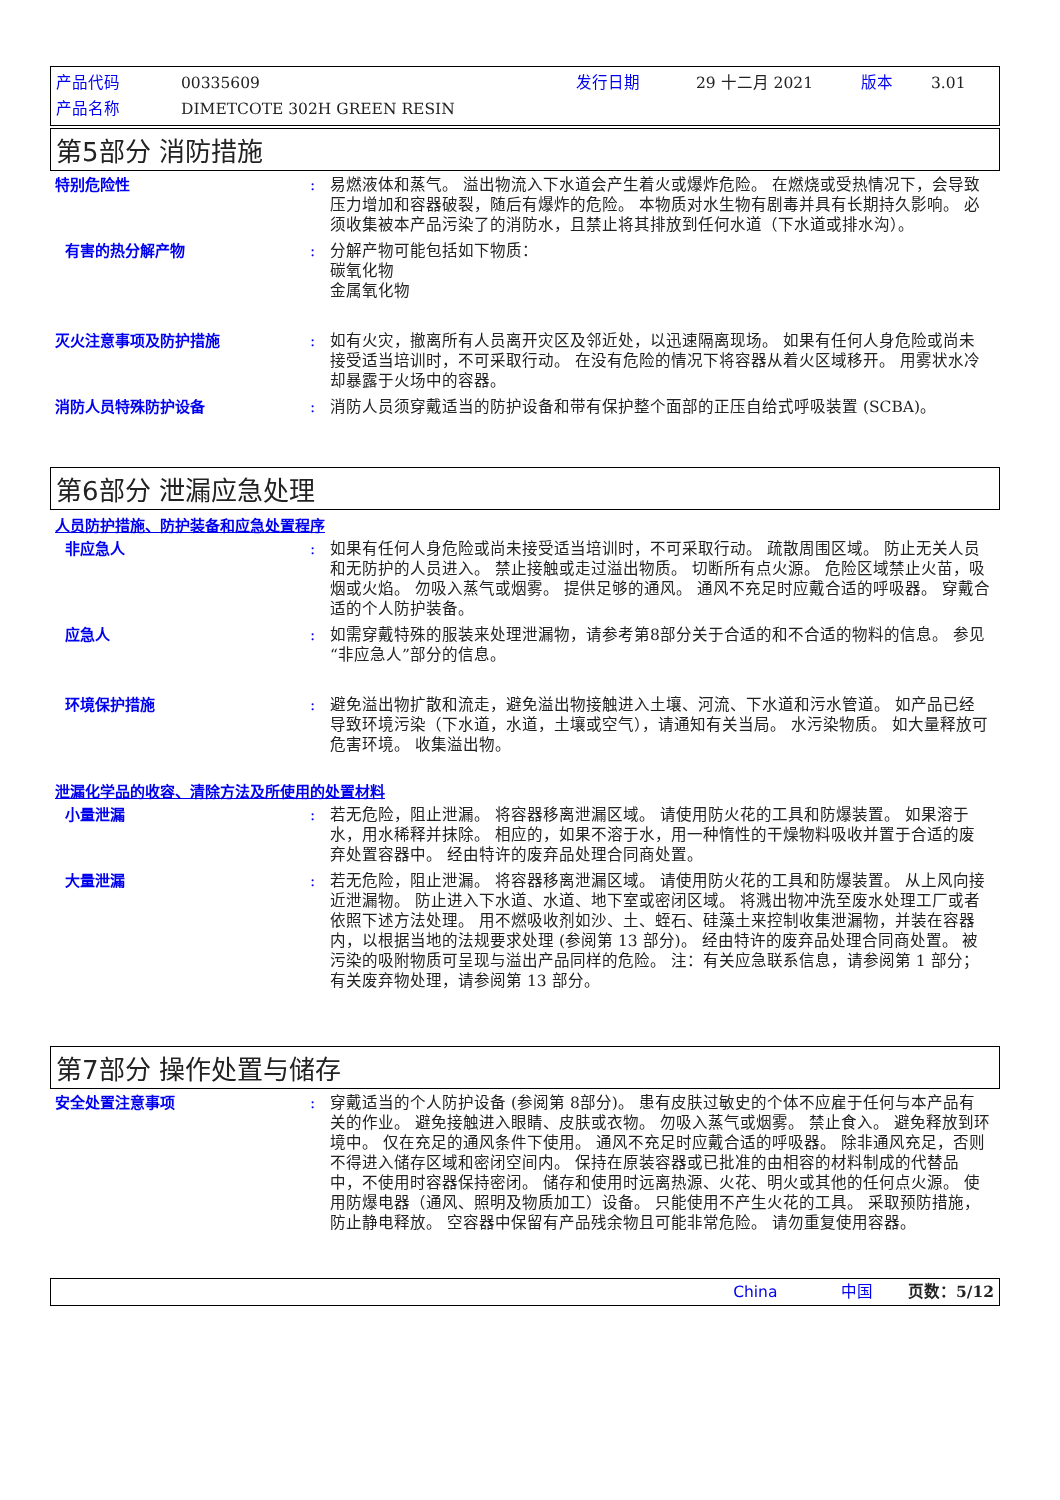产品代码 00335609 发行日期 29 十二月 2021 版本 3.01
产品名称 DIMETCOTE 302H GREEN RESIN
第5部分 消防措施
特别危险性 : 易燃液体和蒸气。 溢出物流入下水道会产生着火或爆炸危险。 在燃烧或受热情况下，会导致压力增加和容器破裂，随后有爆炸的危险。 本物质对水生物有剧毒并具有长期持久影响。 必须收集被本产品污染了的消防水，且禁止将其排放到任何水道（下水道或排水沟）。
有害的热分解产物 : 分解产物可能包括如下物质：
碳氧化物
金属氧化物
灭火注意事项及防护措施 : 如有火灾，撤离所有人员离开灾区及邻近处，以迅速隔离现场。 如果有任何人身危险或尚未接受适当培训时，不可采取行动。 在没有危险的情况下将容器从着火区域移开。 用雾状水冷却暴露于火场中的容器。
消防人员特殊防护设备 : 消防人员须穿戴适当的防护设备和带有保护整个面部的正压自给式呼吸装置 (SCBA)。
第6部分 泄漏应急处理
人员防护措施、防护装备和应急处置程序
非应急人 : 如果有任何人身危险或尚未接受适当培训时，不可采取行动。 疏散周围区域。 防止无关人员和无防护的人员进入。 禁止接触或走过溢出物质。 切断所有点火源。 危险区域禁止火苗，吸烟或火焰。 勿吸入蒸气或烟雾。 提供足够的通风。 通风不充足时应戴合适的呼吸器。 穿戴合适的个人防护装备。
应急人 : 如需穿戴特殊的服装来处理泄漏物，请参考第8部分关于合适的和不合适的物料的信息。 参见“非应急人”部分的信息。
环境保护措施 : 避免溢出物扩散和流走，避免溢出物接触进入土壤、河流、下水道和污水管道。 如产品已经导致环境污染（下水道，水道，土壤或空气），请通知有关当局。 水污染物质。 如大量释放可危害环境。 收集溢出物。
泄漏化学品的收容、清除方法及所使用的处置材料
小量泄漏 : 若无危险，阻止泄漏。 将容器移离泄漏区域。 请使用防火花的工具和防爆装置。 如果溶于水，用水稀释并抹除。 相应的，如果不溶于水，用一种惰性的干燥物料吸收并置于合适的废弃处置容器中。 经由特许的废弃品处理合同商处置。
大量泄漏 : 若无危险，阻止泄漏。 将容器移离泄漏区域。 请使用防火花的工具和防爆装置。 从上风向接近泄漏物。 防止进入下水道、水道、地下室或密闭区域。 将溅出物冲洗至废水处理工厂或者依照下述方法处理。 用不燃吸收剂如沙、土、蛭石、硅藻土来控制收集泄漏物，并装在容器内，以根据当地的法规要求处理 (参阅第 13 部分)。 经由特许的废弃品处理合同商处置。 被污染的吸附物质可呈现与溢出产品同样的危险。 注：有关应急联系信息，请参阅第 1 部分；有关废弃物处理，请参阅第 13 部分。
第7部分 操作处置与储存
安全处置注意事项 : 穿戴适当的个人防护设备 (参阅第 8部分)。 患有皮肤过敏史的个体不应雇于任何与本产品有关的作业。 避免接触进入眼睛、皮肤或衣物。 勿吸入蒸气或烟雾。 禁止食入。 避免释放到环境中。 仅在充足的通风条件下使用。 通风不充足时应戴合适的呼吸器。 除非通风充足，否则不得进入储存区域和密闭空间内。 保持在原装容器或已批准的由相容的材料制成的代替品中，不使用时容器保持密闭。 储存和使用时远离热源、火花、明火或其他的任何点火源。 使用防爆电器（通风、照明及物质加工）设备。 只能使用不产生火花的工具。 采取预防措施，防止静电释放。 空容器中保留有产品残余物且可能非常危险。 请勿重复使用容器。
China 中国 页数：5/12